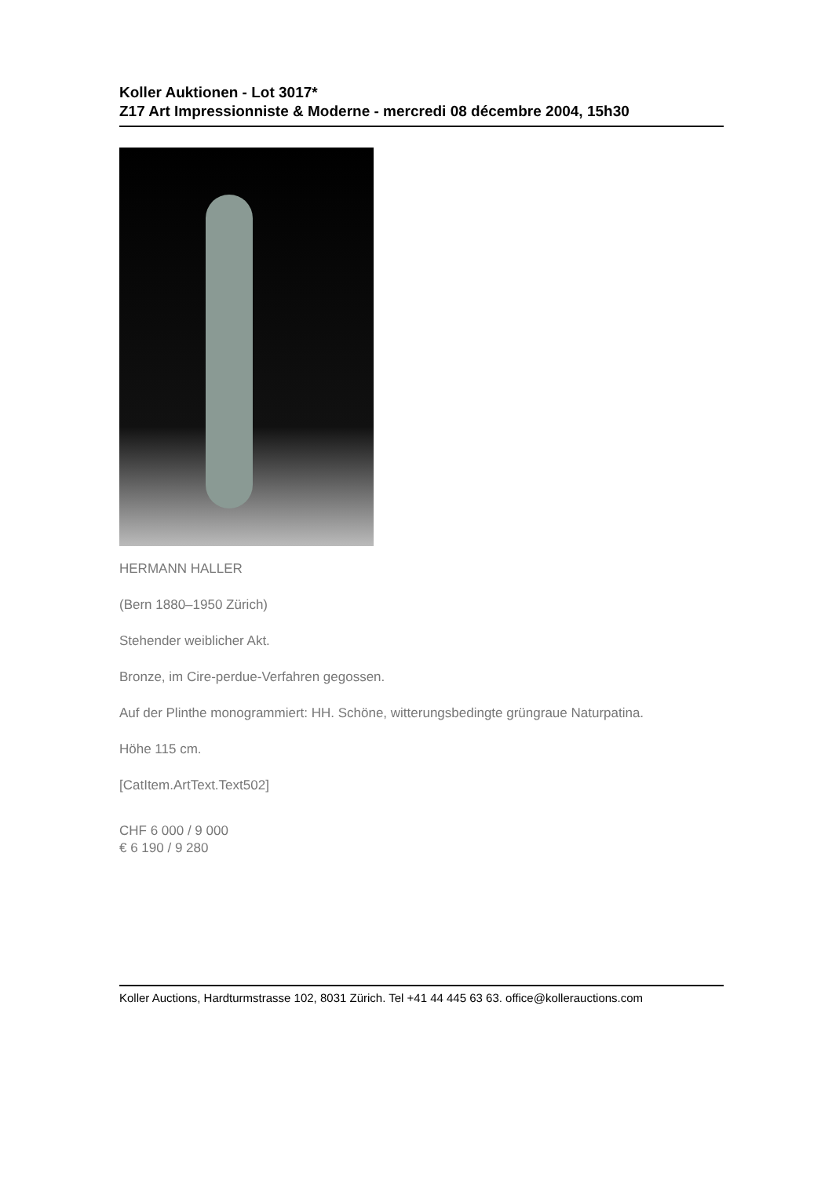Koller Auktionen - Lot 3017*
Z17 Art Impressionniste & Moderne - mercredi 08 décembre 2004, 15h30
HERMANN HALLER
(Bern 1880–1950 Zürich)
Stehender weiblicher Akt.
Bronze, im Cire-perdue-Verfahren gegossen.
Auf der Plinthe monogrammiert: HH. Schöne, witterungsbedingte grüngraue Naturpatina.
Höhe 115 cm.
[CatItem.ArtText.Text502]
CHF 6 000 / 9 000
€ 6 190 / 9 280
Koller Auctions, Hardturmstrasse 102, 8031 Zürich. Tel +41 44 445 63 63. office@kollerauctions.com